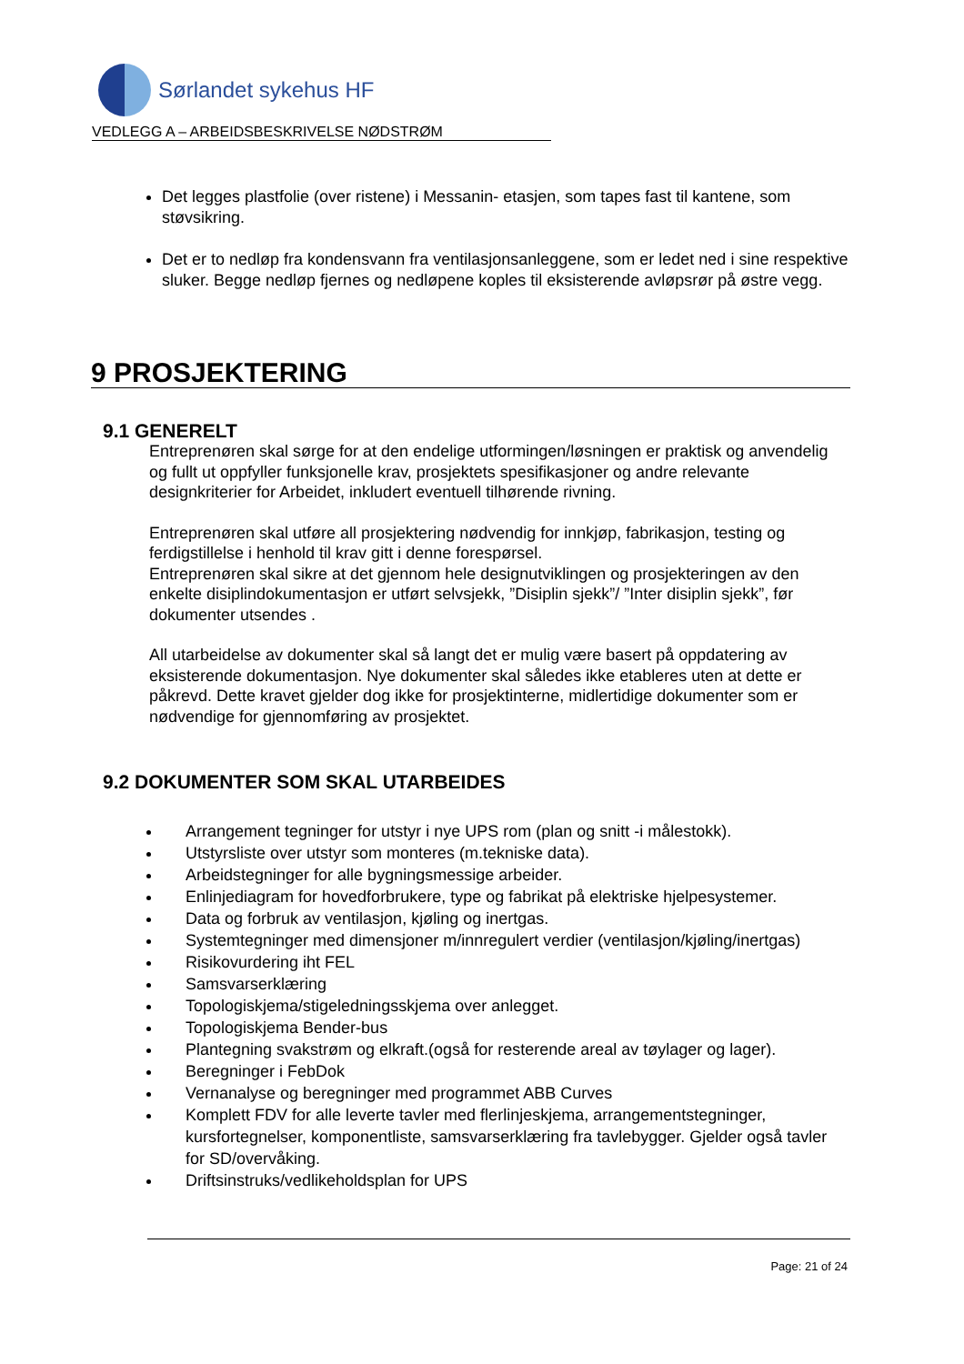Sørlandet sykehus HF
VEDLEGG A – ARBEIDSBESKRIVELSE NØDSTRØM
Det legges plastfolie (over ristene) i Messanin- etasjen, som tapes fast til kantene, som støvsikring.
Det er to nedløp fra kondensvann fra ventilasjonsanleggene, som er ledet ned i sine respektive sluker. Begge nedløp fjernes og nedløpene koples til eksisterende avløpsrør på østre vegg.
9 PROSJEKTERING
9.1 GENERELT
Entreprenøren skal sørge for at den endelige utformingen/løsningen er praktisk og anvendelig og fullt ut oppfyller funksjonelle krav, prosjektets spesifikasjoner og andre relevante designkriterier for Arbeidet, inkludert eventuell tilhørende rivning.
Entreprenøren skal utføre all prosjektering nødvendig for innkjøp, fabrikasjon, testing og ferdigstillelse i henhold til krav gitt i denne forespørsel.
Entreprenøren skal sikre at det gjennom hele designutviklingen og prosjekteringen av den enkelte disiplindokumentasjon er utført selvsjekk, ”Disiplin sjekk”/ ”Inter disiplin sjekk”, før dokumenter utsendes .
All utarbeidelse av dokumenter skal så langt det er mulig være basert på oppdatering av eksisterende dokumentasjon. Nye dokumenter skal således ikke etableres uten at dette er påkrevd. Dette kravet gjelder dog ikke for prosjektinterne, midlertidige dokumenter som er nødvendige for gjennomføring av prosjektet.
9.2 DOKUMENTER SOM SKAL UTARBEIDES
Arrangement tegninger for utstyr i nye UPS rom (plan og snitt -i målestokk).
Utstyrsliste over utstyr som monteres (m.tekniske data).
Arbeidstegninger for alle bygningsmessige arbeider.
Enlinjediagram for hovedforbrukere, type og fabrikat på elektriske hjelpesystemer.
Data og forbruk av ventilasjon, kjøling og inertgas.
Systemtegninger med dimensjoner m/innregulert verdier (ventilasjon/kjøling/inertgas)
Risikovurdering iht FEL
Samsvarserklæring
Topologiskjema/stigeledningsskjema over anlegget.
Topologiskjema Bender-bus
Plantegning svakstrøm og elkraft.(også for resterende areal av tøylager og lager).
Beregninger i FebDok
Vernanalyse og beregninger med programmet ABB Curves
Komplett FDV for alle leverte tavler med flerlinjeskjema, arrangementstegninger, kursfortegnelser, komponentliste, samsvarserklæring fra tavlebygger. Gjelder også tavler for SD/overvåking.
Driftsinstruks/vedlikeholdsplan for UPS
Page: 21 of 24